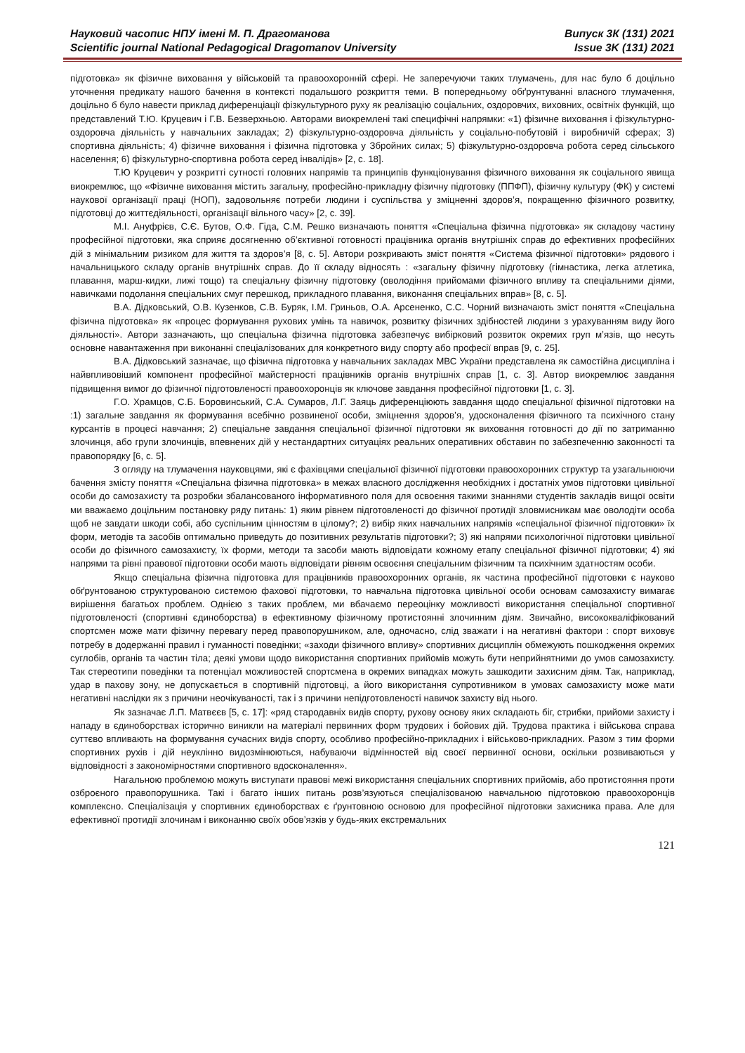Науковий часопис НПУ імені М. П. Драгоманова
Scientific journal National Pedagogical Dragomanov University
Випуск 3К (131) 2021
Issue 3K (131) 2021
підготовка» як фізичне виховання у військовій та правоохоронній сфері. Не заперечуючи таких тлумачень, для нас було б доцільно уточнення предикату нашого бачення в контексті подальшого розкриття теми. В попередньому обґрунтуванні власного тлумачення, доцільно б було навести приклад диференціації фізкультурного руху як реалізацію соціальних, оздоровчих, виховних, освітніх функцій, що представлений Т.Ю. Круцевич і Г.В. Безверхньою. Авторами виокремлені такі специфічні напрямки: «1) фізичне виховання і фізкультурно-оздоровча діяльність у навчальних закладах; 2) фізкультурно-оздоровча діяльність у соціально-побутовій і виробничій сферах; 3) спортивна діяльність; 4) фізичне виховання і фізична підготовка у Збройних силах; 5) фізкультурно-оздоровча робота серед сільського населення; 6) фізкультурно-спортивна робота серед інвалідів» [2, с. 18].
Т.Ю Круцевич у розкритті сутності головних напрямів та принципів функціонування фізичного виховання як соціального явища виокремлює, що «Фізичне виховання містить загальну, професійно-прикладну фізичну підготовку (ППФП), фізичну культуру (ФК) у системі наукової організації праці (НОП), задовольняє потреби людини і суспільства у зміцненні здоров’я, покращенню фізичного розвитку, підготовці до життєдіяльності, організації вільного часу» [2, с. 39].
М.І. Ануфрієв, С.Є. Бутов, О.Ф. Гіда, С.М. Решко визначають поняття «Спеціальна фізична підготовка» як складову частину професійної підготовки, яка сприяє досягненню об’єктивної готовності працівника органів внутрішніх справ до ефективних професійних дій з мінімальним ризиком для життя та здоров’я [8, с. 5]. Автори розкривають зміст поняття «Система фізичної підготовки» рядового і начальницького складу органів внутрішніх справ. До її складу відносять : «загальну фізичну підготовку (гімнастика, легка атлетика, плавання, марш-кидки, лижі тощо) та спеціальну фізичну підготовку (оволодіння прийомами фізичного впливу та спеціальними діями, навичками подолання спеціальних смуг перешкод, прикладного плавання, виконання спеціальних вправ» [8, с. 5].
В.А. Дідковський, О.В. Кузенков, С.В. Буряк, І.М. Гриньов, О.А. Арсененко, С.С. Чорний визначають зміст поняття «Спеціальна фізична підготовка» як «процес формування рухових умінь та навичок, розвитку фізичних здібностей людини з урахуванням виду його діяльності». Автори зазначають, що спеціальна фізична підготовка забезпечує вибірковий розвиток окремих груп м’язів, що несуть основне навантаження при виконанні спеціалізованих для конкретного виду спорту або професії вправ [9, с. 25].
В.А. Дідковський зазначає, що фізична підготовка у навчальних закладах МВС України представлена як самостійна дисципліна і найвпливовіший компонент професійної майстерності працівників органів внутрішніх справ [1, с. 3]. Автор виокремлює завдання підвищення вимог до фізичної підготовленості правоохоронців як ключове завдання професійної підготовки [1, с. 3].
Г.О. Храмцов, С.Б. Боровинський, С.А. Сумаров, Л.Г. Заяць диференціюють завдання щодо спеціальної фізичної підготовки на :1) загальне завдання як формування всебічно розвиненої особи, зміцнення здоров’я, удосконалення фізичного та психічного стану курсантів в процесі навчання; 2) спеціальне завдання спеціальної фізичної підготовки як виховання готовності до дії по затриманню злочинця, або групи злочинців, впевнених дій у нестандартних ситуаціях реальних оперативних обставин по забезпеченню законності та правопорядку [6, с. 5].
З огляду на тлумачення науковцями, які є фахівцями спеціальної фізичної підготовки правоохоронних структур та узагальнюючи бачення змісту поняття «Спеціальна фізична підготовка» в межах власного дослідження необхідних і достатніх умов підготовки цивільної особи до самозахисту та розробки збалансованого інформативного поля для освоєння такими знаннями студентів закладів вищої освіти ми вважаємо доцільним постановку ряду питань: 1) яким рівнем підготовленості до фізичної протидії зловмисникам має оволодіти особа щоб не завдати шкоди собі, або суспільним цінностям в цілому?; 2) вибір яких навчальних напрямів «спеціальної фізичної підготовки» їх форм, методів та засобів оптимально приведуть до позитивних результатів підготовки?; 3) які напрями психологічної підготовки цивільної особи до фізичного самозахисту, їх форми, методи та засоби мають відповідати кожному етапу спеціальної фізичної підготовки; 4) які напрями та рівні правової підготовки особи мають відповідати рівням освоєння спеціальним фізичним та психічним здатностям особи.
Якщо спеціальна фізична підготовка для працівників правоохоронних органів, як частина професійної підготовки є науково обґрунтованою структурованою системою фахової підготовки, то навчальна підготовка цивільної особи основам самозахисту вимагає вирішення багатьох проблем. Однією з таких проблем, ми вбачаємо переоцінку можливості використання спеціальної спортивної підготовленості (спортивні єдиноборства) в ефективному фізичному протистоянні злочинним діям. Звичайно, висококваліфікований спортсмен може мати фізичну перевагу перед правопорушником, але, одночасно, слід зважати і на негативні фактори : спорт виховує потребу в додержанні правил і гуманності поведінки; «заходи фізичного впливу» спортивних дисциплін обмежують пошкодження окремих суглобів, органів та частин тіла; деякі умови щодо використання спортивних прийомів можуть бути неприйнятними до умов самозахисту. Так стереотипи поведінки та потенціал можливостей спортсмена в окремих випадках можуть зашкодити захисним діям. Так, наприклад, удар в пахову зону, не допускається в спортивній підготовці, а його використання супротивником в умовах самозахисту може мати негативні наслідки як з причини неочікуваності, так і з причини непідготовленості навичок захисту від нього.
Як зазначає Л.П. Матвєєв [5, с. 17]: «ряд стародавніх видів спорту, рухову основу яких складають біг, стрибки, прийоми захисту і нападу в єдиноборствах історично виникли на матеріалі первинних форм трудових і бойових дій. Трудова практика і військова справа суттєво впливають на формування сучасних видів спорту, особливо професійно-прикладних і військово-прикладних. Разом з тим форми спортивних рухів і дій неуклінно видозмінюються, набуваючи відмінностей від своєї первинної основи, оскільки розвиваються у відповідності з закономірностями спортивного вдосконалення».
Нагальною проблемою можуть виступати правові межі використання спеціальних спортивних прийомів, або протистояння проти озброєного правопорушника. Такі і багато інших питань розв’язуються спеціалізованою навчальною підготовкою правоохоронців комплексно. Спеціалізація у спортивних єдиноборствах є ґрунтовною основою для професійної підготовки захисника права. Але для ефективної протидії злочинам і виконанню своїх обов’язків у будь-яких екстремальних
121